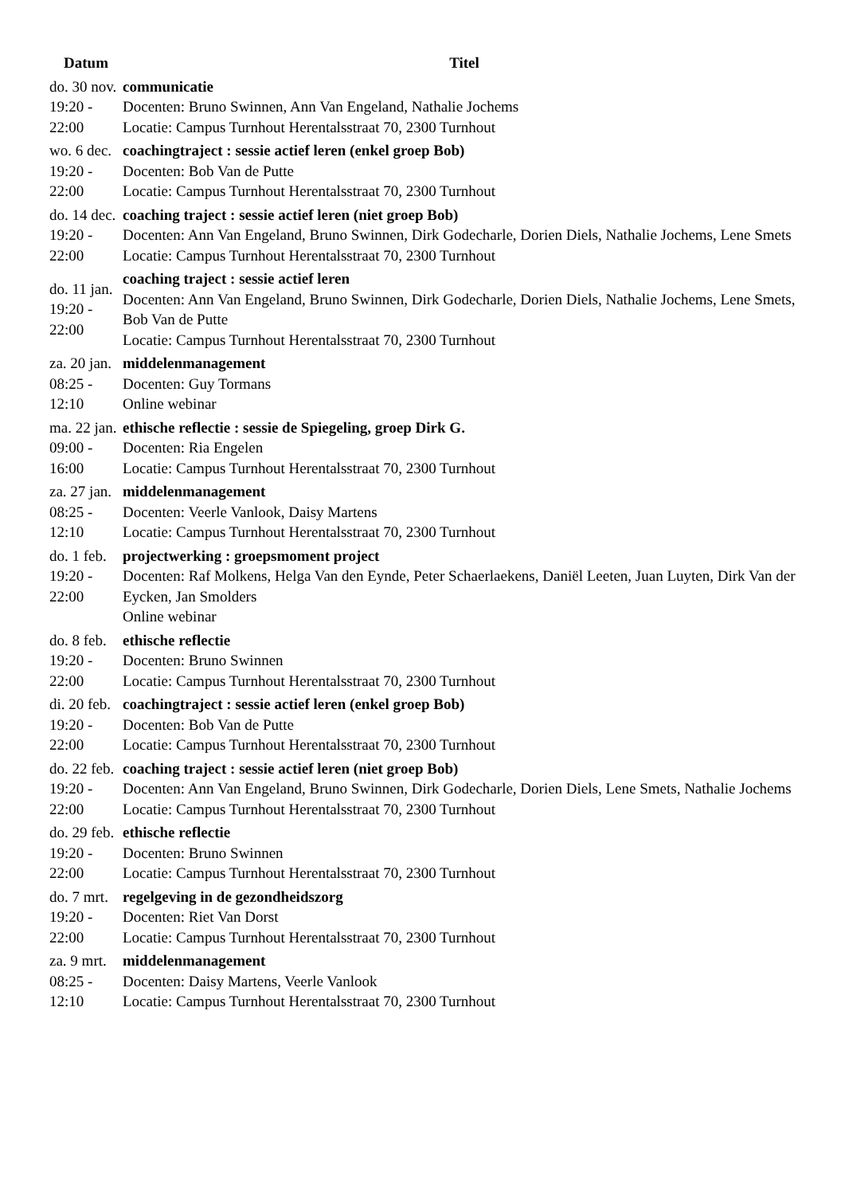| Datum | Titel |
| --- | --- |
| do. 30 nov. 19:20 - 22:00 | communicatie Docenten: Bruno Swinnen, Ann Van Engeland, Nathalie Jochems Locatie: Campus Turnhout Herentalsstraat 70, 2300 Turnhout |
| wo. 6 dec. 19:20 - 22:00 | coachingtraject : sessie actief leren (enkel groep Bob) Docenten: Bob Van de Putte Locatie: Campus Turnhout Herentalsstraat 70, 2300 Turnhout |
| do. 14 dec. 19:20 - 22:00 | coaching traject : sessie actief leren (niet groep Bob) Docenten: Ann Van Engeland, Bruno Swinnen, Dirk Godecharle, Dorien Diels, Nathalie Jochems, Lene Smets Locatie: Campus Turnhout Herentalsstraat 70, 2300 Turnhout |
| do. 11 jan. 19:20 - 22:00 | coaching traject : sessie actief leren Docenten: Ann Van Engeland, Bruno Swinnen, Dirk Godecharle, Dorien Diels, Nathalie Jochems, Lene Smets, Bob Van de Putte Locatie: Campus Turnhout Herentalsstraat 70, 2300 Turnhout |
| za. 20 jan. 08:25 - 12:10 | middelenmanagement Docenten: Guy Tormans Online webinar |
| ma. 22 jan. 09:00 - 16:00 | ethische reflectie : sessie de Spiegeling, groep Dirk G. Docenten: Ria Engelen Locatie: Campus Turnhout Herentalsstraat 70, 2300 Turnhout |
| za. 27 jan. 08:25 - 12:10 | middelenmanagement Docenten: Veerle Vanlook, Daisy Martens Locatie: Campus Turnhout Herentalsstraat 70, 2300 Turnhout |
| do. 1 feb. 19:20 - 22:00 | projectwerking : groepsmoment project Docenten: Raf Molkens, Helga Van den Eynde, Peter Schaerlaekens, Daniël Leeten, Juan Luyten, Dirk Van der Eycken, Jan Smolders Online webinar |
| do. 8 feb. 19:20 - 22:00 | ethische reflectie Docenten: Bruno Swinnen Locatie: Campus Turnhout Herentalsstraat 70, 2300 Turnhout |
| di. 20 feb. 19:20 - 22:00 | coachingtraject : sessie actief leren (enkel groep Bob) Docenten: Bob Van de Putte Locatie: Campus Turnhout Herentalsstraat 70, 2300 Turnhout |
| do. 22 feb. 19:20 - 22:00 | coaching traject : sessie actief leren (niet groep Bob) Docenten: Ann Van Engeland, Bruno Swinnen, Dirk Godecharle, Dorien Diels, Lene Smets, Nathalie Jochems Locatie: Campus Turnhout Herentalsstraat 70, 2300 Turnhout |
| do. 29 feb. 19:20 - 22:00 | ethische reflectie Docenten: Bruno Swinnen Locatie: Campus Turnhout Herentalsstraat 70, 2300 Turnhout |
| do. 7 mrt. 19:20 - 22:00 | regelgeving in de gezondheidszorg Docenten: Riet Van Dorst Locatie: Campus Turnhout Herentalsstraat 70, 2300 Turnhout |
| za. 9 mrt. 08:25 - 12:10 | middelenmanagement Docenten: Daisy Martens, Veerle Vanlook Locatie: Campus Turnhout Herentalsstraat 70, 2300 Turnhout |